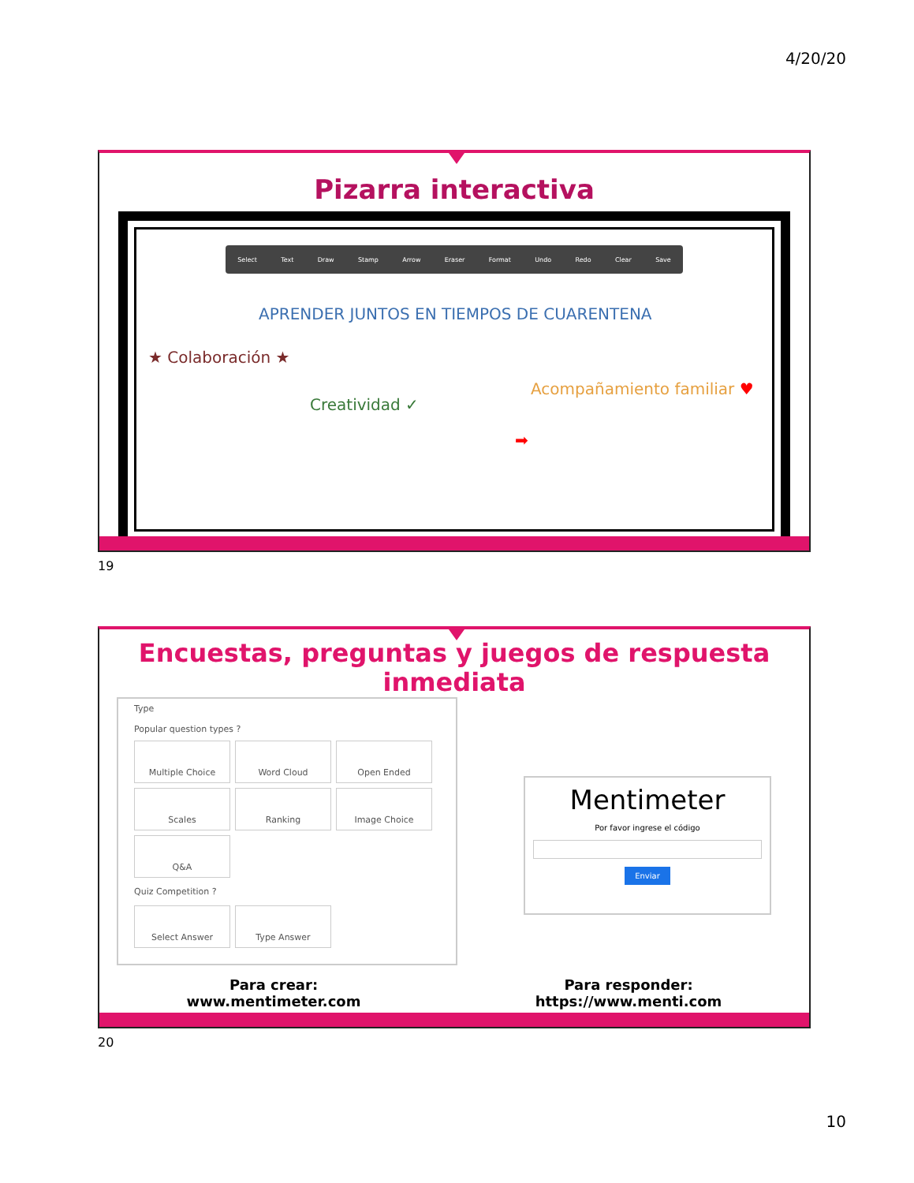4/20/20
Pizarra interactiva
Select Text Draw Stamp Arrow Eraser Format Undo Redo Clear Save
APRENDER JUNTOS EN TIEMPOS DE CUARENTENA
★ Colaboración ★
Creatividad ✓
Acompañamiento familiar ♥
➡
19
Encuestas, preguntas y juegos de respuesta inmediata
Type
Popular question types ?
Multiple Choice
Word Cloud
Open Ended
Scales
Ranking
Image Choice
Q&A
Quiz Competition ?
Select Answer
Type Answer
Mentimeter
Por favor ingrese el código
Enviar
Para crear:
www.mentimeter.com
Para responder:
https://www.menti.com
20
10